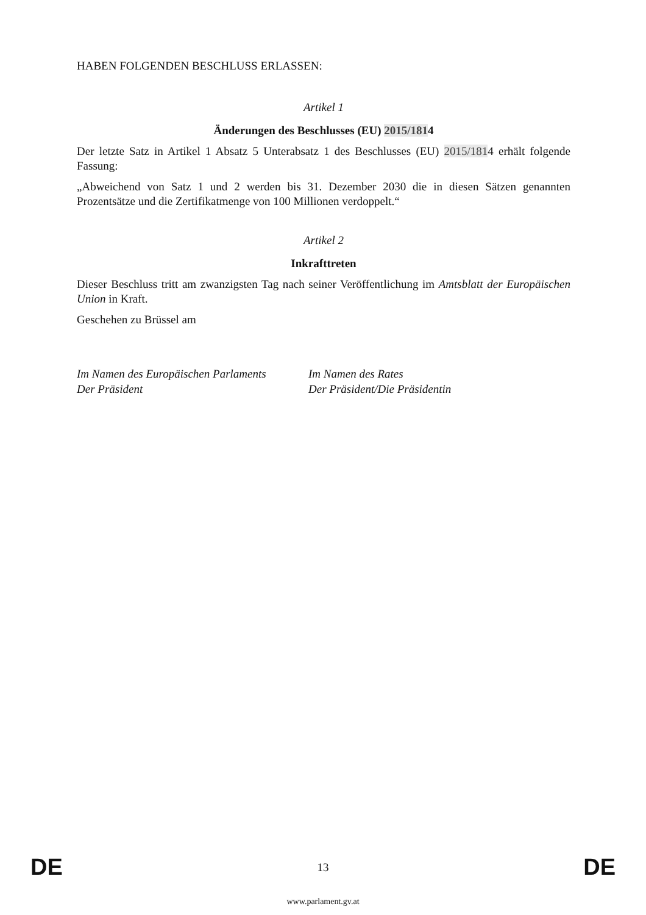HABEN FOLGENDEN BESCHLUSS ERLASSEN:
Artikel 1
Änderungen des Beschlusses (EU) 2015/1814
Der letzte Satz in Artikel 1 Absatz 5 Unterabsatz 1 des Beschlusses (EU) 2015/1814 erhält folgende Fassung:
„Abweichend von Satz 1 und 2 werden bis 31. Dezember 2030 die in diesen Sätzen genannten Prozentsätze und die Zertifikatmenge von 100 Millionen verdoppelt.“
Artikel 2
Inkrafttreten
Dieser Beschluss tritt am zwanzigsten Tag nach seiner Veröffentlichung im Amtsblatt der Europäischen Union in Kraft.
Geschehen zu Brüssel am
Im Namen des Europäischen Parlaments
Der Präsident
Im Namen des Rates
Der Präsident/Die Präsidentin
DE 13 DE
www.parlament.gv.at